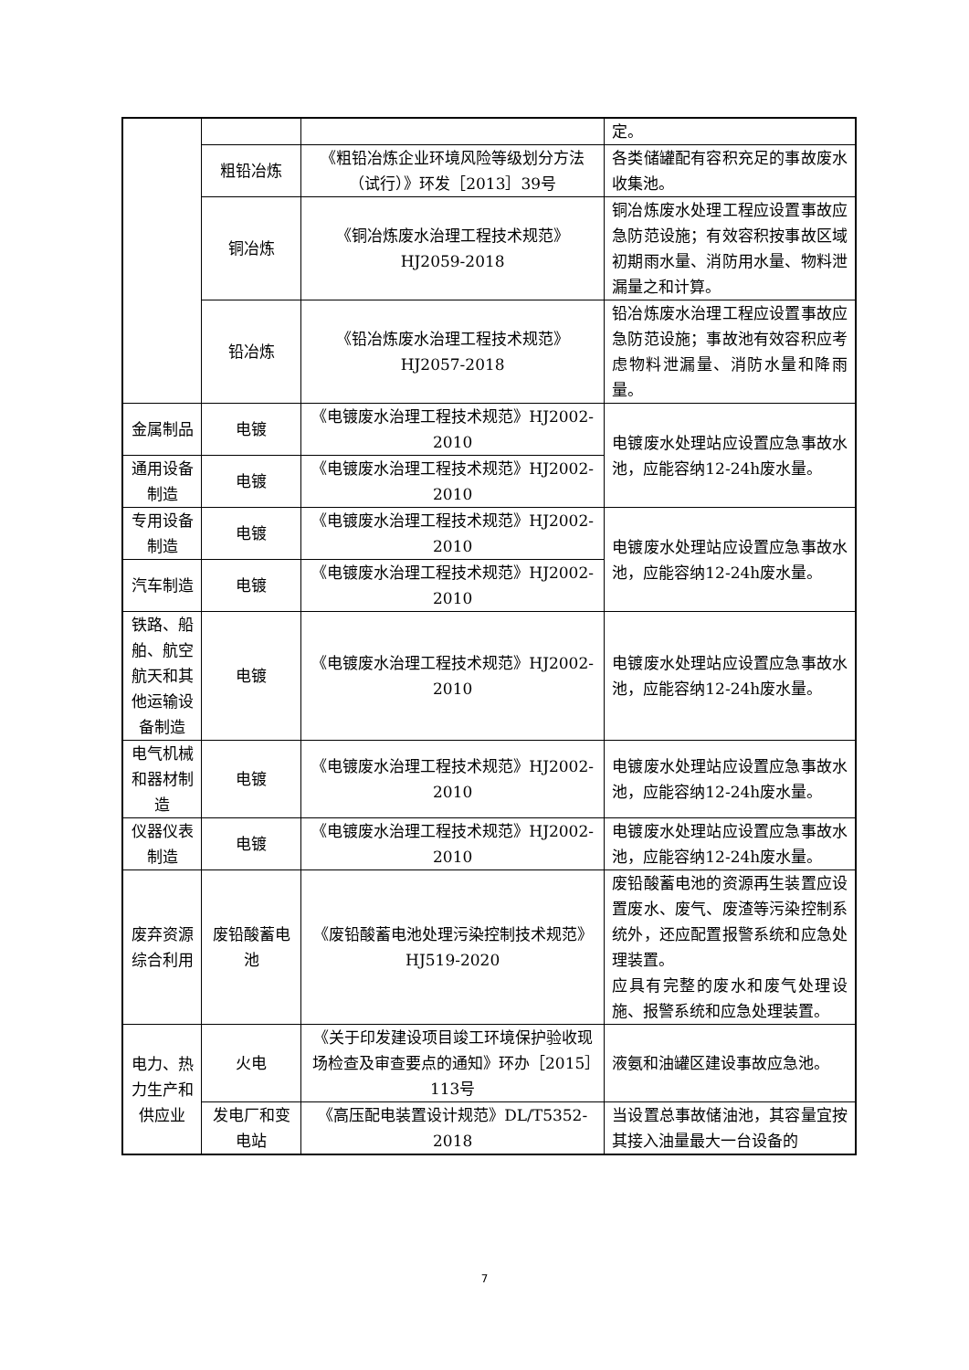| | | | 定。 |
| | 粗铅冶炼 | 《粗铅冶炼企业环境风险等级划分方法（试行）》环发［2013］39号 | 各类储罐配有容积充足的事故废水收集池。 |
| | 铜冶炼 | 《铜冶炼废水治理工程技术规范》HJ2059-2018 | 铜冶炼废水处理工程应设置事故应急防范设施；有效容积按事故区域初期雨水量、消防用水量、物料泄漏量之和计算。 |
| | 铅冶炼 | 《铅冶炼废水治理工程技术规范》HJ2057-2018 | 铅冶炼废水治理工程应设置事故应急防范设施；事故池有效容积应考虑物料泄漏量、消防水量和降雨量。 |
| 金属制品 | 电镀 | 《电镀废水治理工程技术规范》HJ2002-2010 | 电镀废水处理站应设置应急事故水池，应能容纳12-24h废水量。 |
| 通用设备制造 | 电镀 | 《电镀废水治理工程技术规范》HJ2002-2010 | |
| 专用设备制造 | 电镀 | 《电镀废水治理工程技术规范》HJ2002-2010 | 电镀废水处理站应设置应急事故水池，应能容纳12-24h废水量。 |
| 汽车制造 | 电镀 | 《电镀废水治理工程技术规范》HJ2002-2010 | |
| 铁路、船舶、航空航天和其他运输设备制造 | 电镀 | 《电镀废水治理工程技术规范》HJ2002-2010 | 电镀废水处理站应设置应急事故水池，应能容纳12-24h废水量。 |
| 电气机械和器材制造 | 电镀 | 《电镀废水治理工程技术规范》HJ2002-2010 | 电镀废水处理站应设置应急事故水池，应能容纳12-24h废水量。 |
| 仪器仪表制造 | 电镀 | 《电镀废水治理工程技术规范》HJ2002-2010 | 电镀废水处理站应设置应急事故水池，应能容纳12-24h废水量。 |
| 废弃资源综合利用 | 废铅酸蓄电池 | 《废铅酸蓄电池处理污染控制技术规范》HJ519-2020 | 废铅酸蓄电池的资源再生装置应设置废水、废气、废渣等污染控制系统外，还应配置报警系统和应急处理装置。 应具有完整的废水和废气处理设施、报警系统和应急处理装置。 |
| 电力、热力生产和供应业 | 火电 | 《关于印发建设项目竣工环境保护验收现场检查及审查要点的通知》环办［2015］113号 | 液氨和油罐区建设事故应急池。 |
| | 发电厂和变电站 | 《高压配电装置设计规范》DL/T5352-2018 | 当设置总事故储油池，其容量宜按其接入油量最大一台设备的 |
7